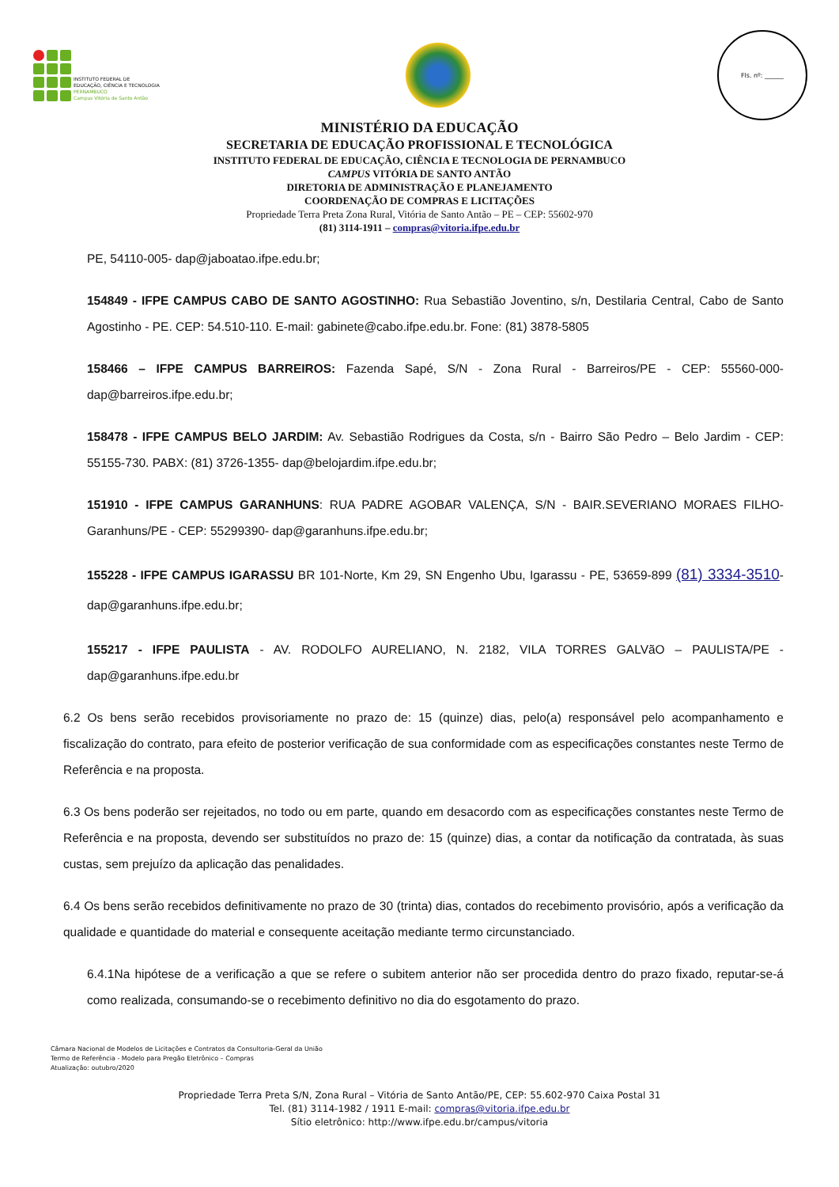INSTITUTO FEDERAL DE
EDUCAÇÃO, CIÊNCIA E TECNOLOGIA
PERNAMBUCO
Campus Vitória de Santo Antão
Fls. nº: ______
MINISTÉRIO DA EDUCAÇÃO
SECRETARIA DE EDUCAÇÃO PROFISSIONAL E TECNOLÓGICA
INSTITUTO FEDERAL DE EDUCAÇÃO, CIÊNCIA E TECNOLOGIA DE PERNAMBUCO
CAMPUS VITÓRIA DE SANTO ANTÃO
DIRETORIA DE ADMINISTRAÇÃO E PLANEJAMENTO
COORDENAÇÃO DE COMPRAS E LICITAÇÕES
Propriedade Terra Preta Zona Rural, Vitória de Santo Antão – PE – CEP: 55602-970
(81) 3114-1911 – compras@vitoria.ifpe.edu.br
PE, 54110-005- dap@jaboatao.ifpe.edu.br;
154849 - IFPE CAMPUS CABO DE SANTO AGOSTINHO: Rua Sebastião Joventino, s/n, Destilaria Central, Cabo de Santo Agostinho - PE. CEP: 54.510-110. E-mail: gabinete@cabo.ifpe.edu.br. Fone: (81) 3878-5805
158466 – IFPE CAMPUS BARREIROS: Fazenda Sapé, S/N - Zona Rural - Barreiros/PE - CEP: 55560-000- dap@barreiros.ifpe.edu.br;
158478 - IFPE CAMPUS BELO JARDIM: Av. Sebastião Rodrigues da Costa, s/n - Bairro São Pedro – Belo Jardim - CEP: 55155-730. PABX: (81) 3726-1355- dap@belojardim.ifpe.edu.br;
151910 - IFPE CAMPUS GARANHUNS: RUA PADRE AGOBAR VALENÇA, S/N - BAIR.SEVERIANO MORAES FILHO-Garanhuns/PE - CEP: 55299390- dap@garanhuns.ifpe.edu.br;
155228 - IFPE CAMPUS IGARASSU BR 101-Norte, Km 29, SN Engenho Ubu, Igarassu - PE, 53659-899 (81) 3334-3510- dap@garanhuns.ifpe.edu.br;
155217 - IFPE PAULISTA - AV. RODOLFO AURELIANO, N. 2182, VILA TORRES GALVãO – PAULISTA/PE - dap@garanhuns.ifpe.edu.br
6.2 Os bens serão recebidos provisoriamente no prazo de: 15 (quinze) dias, pelo(a) responsável pelo acompanhamento e fiscalização do contrato, para efeito de posterior verificação de sua conformidade com as especificações constantes neste Termo de Referência e na proposta.
6.3 Os bens poderão ser rejeitados, no todo ou em parte, quando em desacordo com as especificações constantes neste Termo de Referência e na proposta, devendo ser substituídos no prazo de: 15 (quinze) dias, a contar da notificação da contratada, às suas custas, sem prejuízo da aplicação das penalidades.
6.4 Os bens serão recebidos definitivamente no prazo de 30 (trinta) dias, contados do recebimento provisório, após a verificação da qualidade e quantidade do material e consequente aceitação mediante termo circunstanciado.
6.4.1Na hipótese de a verificação a que se refere o subitem anterior não ser procedida dentro do prazo fixado, reputar-se-á como realizada, consumando-se o recebimento definitivo no dia do esgotamento do prazo.
Câmara Nacional de Modelos de Licitações e Contratos da Consultoria-Geral da União
Termo de Referência - Modelo para Pregão Eletrônico – Compras
Atualização: outubro/2020
Propriedade Terra Preta S/N, Zona Rural – Vitória de Santo Antão/PE, CEP: 55.602-970 Caixa Postal 31
Tel. (81) 3114-1982 / 1911 E-mail: compras@vitoria.ifpe.edu.br
Sítio eletrônico: http://www.ifpe.edu.br/campus/vitoria